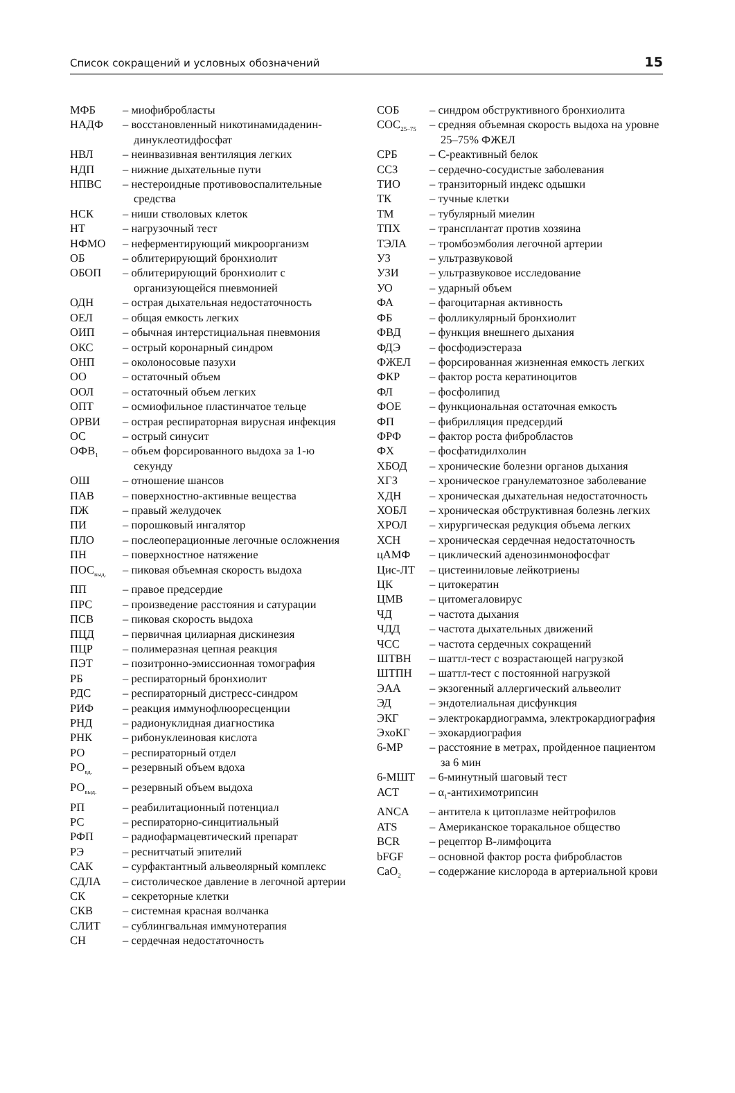Список сокращений и условных обозначений 15
МФБ – миофибробласты
НАДФ – восстановленный никотинамидаденин­динуклеотидфосфат
НВЛ – неинвазивная вентиляция легких
НДП – нижние дыхательные пути
НПВС – нестероидные противовоспалительные средства
НСК – ниши стволовых клеток
НТ – нагрузочный тест
НФМО – неферментирующий микроорганизм
ОБ – облитерирующий бронхиолит
ОБОП – облитерирующий бронхиолит с организующейся пневмонией
ОДН – острая дыхательная недостаточность
ОЕЛ – общая емкость легких
ОИП – обычная интерстициальная пневмония
ОКС – острый коронарный синдром
ОНП – околоносовые пазухи
ОО – остаточный объем
ООЛ – остаточный объем легких
ОПТ – осмиофильное пластинчатое тельце
ОРВИ – острая респираторная вирусная инфекция
ОС – острый синусит
ОФВ<sub>1</sub>
– объем форсированного выдоха за 1-ю секунду
ОШ – отношение шансов
ПАВ – поверхностно-активные вещества
ПЖ – правый желудочек
ПИ – порошковый ингалятор
ПЛО – послеоперационные легочные осложнения
ПН – поверхностное натяжение
ПОС<sub>выд.</sub>
– пиковая объемная скорость выдоха
ПП – правое предсердие
ПРС – произведение расстояния и сатурации
ПСВ – пиковая скорость выдоха
ПЦД – первичная цилиарная дискинезия
ПЦР – полимеразная цепная реакция
ПЭТ – позитронно-эмиссионная томография
РБ – респираторный бронхиолит
РДС – респираторный дистресс-синдром
РИФ – реакция иммунофлюоресценции
РНД – радионуклидная диагностика
РНК – рибонуклеиновая кислота
РО – респираторный отдел
РО<sub>вд.</sub>
– резервный объем вдоха
РО<sub>выд.</sub>
– резервный объем выдоха
РП – реабилитационный потенциал
РС – респираторно-синцитиальный
РФП – радиофармацевтический препарат
РЭ – реснитчатый эпителий
САК – сурфактантный альвеолярный комплекс
СДЛА – систолическое давление в легочной артерии
СК – секреторные клетки
СКВ – системная красная волчанка
СЛИТ – сублингвальная иммунотерапия
СН – сердечная недостаточность
СОБ – синдром обструктивного бронхиолита
СОС<sub>25–75</sub>
– средняя объемная скорость выдоха на уровне 25–75% ФЖЕЛ
СРБ – С-реактивный белок
ССЗ – сердечно-сосудистые заболевания
ТИО – транзиторный индекс одышки
ТК – тучные клетки
ТМ – тубулярный миелин
ТПХ – трансплантат против хозяина
ТЭЛА – тромбоэмболия легочной артерии
УЗ – ультразвуковой
УЗИ – ультразвуковое исследование
УО – ударный объем
ФА – фагоцитарная активность
ФБ – фолликулярный бронхиолит
ФВД – функция внешнего дыхания
ФДЭ – фосфодиэстераза
ФЖЕЛ – форсированная жизненная емкость легких
ФКР – фактор роста кератиноцитов
ФЛ – фосфолипид
ФОЕ – функциональная остаточная емкость
ФП – фибрилляция предсердий
ФРФ – фактор роста фибробластов
ФХ – фосфатидилхолин
ХБОД – хронические болезни органов дыхания
ХГЗ – хроническое гранулематозное заболевание
ХДН – хроническая дыхательная недостаточность
ХОБЛ – хроническая обструктивная болезнь легких
ХРОЛ – хирургическая редукция объема легких
ХСН – хроническая сердечная недостаточность
цАМФ – циклический аденозинмонофосфат
Цис-ЛТ – цистеиниловые лейкотриены
ЦК – цитокератин
ЦМВ – цитомегаловирус
ЧД – частота дыхания
ЧДД – частота дыхательных движений
ЧСС – частота сердечных сокращений
ШТВН – шаттл-тест с возрастающей нагрузкой
ШТПН – шаттл-тест с постоянной нагрузкой
ЭАА – экзогенный аллергический альвеолит
ЭД – эндотелиальная дисфункция
ЭКГ – электрокардиограмма, электрокардиография
ЭхоКГ – эхокардиография
6-МР – расстояние в метрах, пройденное пациентом за 6 мин
6-МШТ – 6-минутный шаговый тест
АСТ – α<sub>1</sub>-антихимотрипсин
ANCA – антитела к цитоплазме нейтрофилов
ATS – Американское торакальное общество
BCR – рецептор В-лимфоцита
bFGF – основной фактор роста фибробластов
CaO<sub>2</sub>
– содержание кислорода в артериальной крови